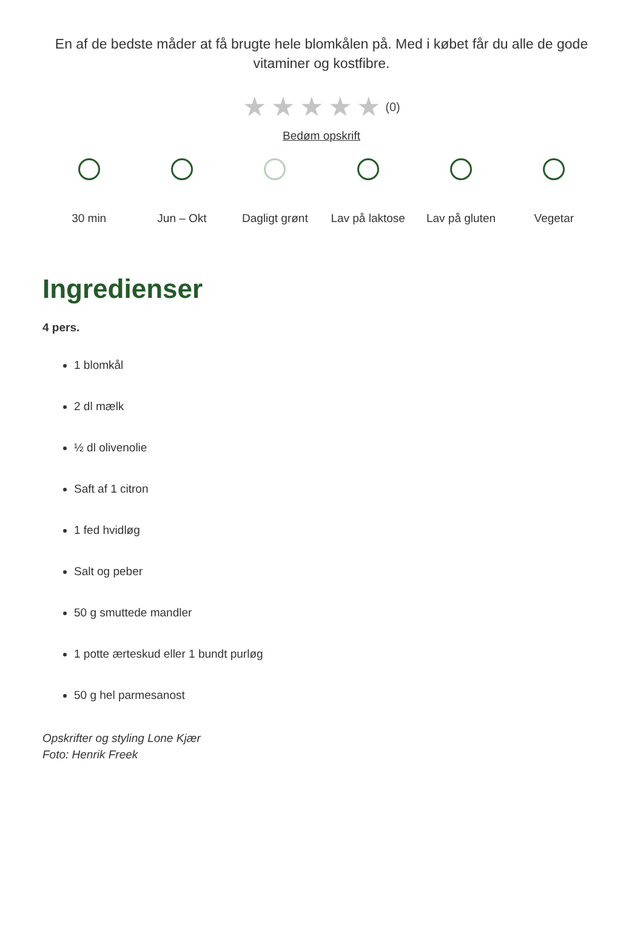En af de bedste måder at få brugte hele blomkålen på. Med i købet får du alle de gode vitaminer og kostfibre.
★★★★★(0)
Bedøm opskrift
30 min Jun – Okt Dagligt grønt Lav på laktose Lav på gluten Vegetar
Ingredienser
4 pers.
1 blomkål
2 dl mælk
½ dl olivenolie
Saft af 1 citron
1 fed hvidløg
Salt og peber
50 g smuttede mandler
1 potte ærteskud eller 1 bundt purløg
50 g hel parmesanost
Opskrifter og styling Lone Kjær
Foto: Henrik Freek